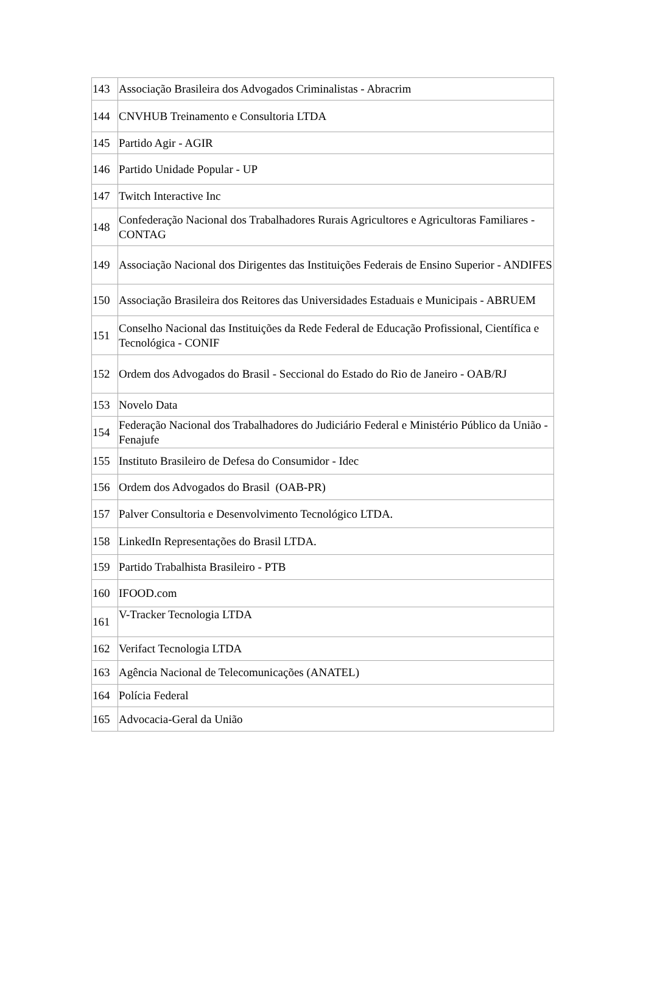| 143 | Associação Brasileira dos Advogados Criminalistas - Abracrim |
| 144 | CNVHUB Treinamento e Consultoria LTDA |
| 145 | Partido Agir - AGIR |
| 146 | Partido Unidade Popular - UP |
| 147 | Twitch Interactive Inc |
| 148 | Confederação Nacional dos Trabalhadores Rurais Agricultores e Agricultoras Familiares - CONTAG |
| 149 | Associação Nacional dos Dirigentes das Instituições Federais de Ensino Superior - ANDIFES |
| 150 | Associação Brasileira dos Reitores das Universidades Estaduais e Municipais - ABRUEM |
| 151 | Conselho Nacional das Instituições da Rede Federal de Educação Profissional, Científica e Tecnológica - CONIF |
| 152 | Ordem dos Advogados do Brasil - Seccional do Estado do Rio de Janeiro - OAB/RJ |
| 153 | Novelo Data |
| 154 | Federação Nacional dos Trabalhadores do Judiciário Federal e Ministério Público da União - Fenajufe |
| 155 | Instituto Brasileiro de Defesa do Consumidor - Idec |
| 156 | Ordem dos Advogados do Brasil (OAB-PR) |
| 157 | Palver Consultoria e Desenvolvimento Tecnológico LTDA. |
| 158 | LinkedIn Representações do Brasil LTDA. |
| 159 | Partido Trabalhista Brasileiro - PTB |
| 160 | IFOOD.com |
| 161 | V-Tracker Tecnologia LTDA |
| 162 | Verifact Tecnologia LTDA |
| 163 | Agência Nacional de Telecomunicações (ANATEL) |
| 164 | Polícia Federal |
| 165 | Advocacia-Geral da União |